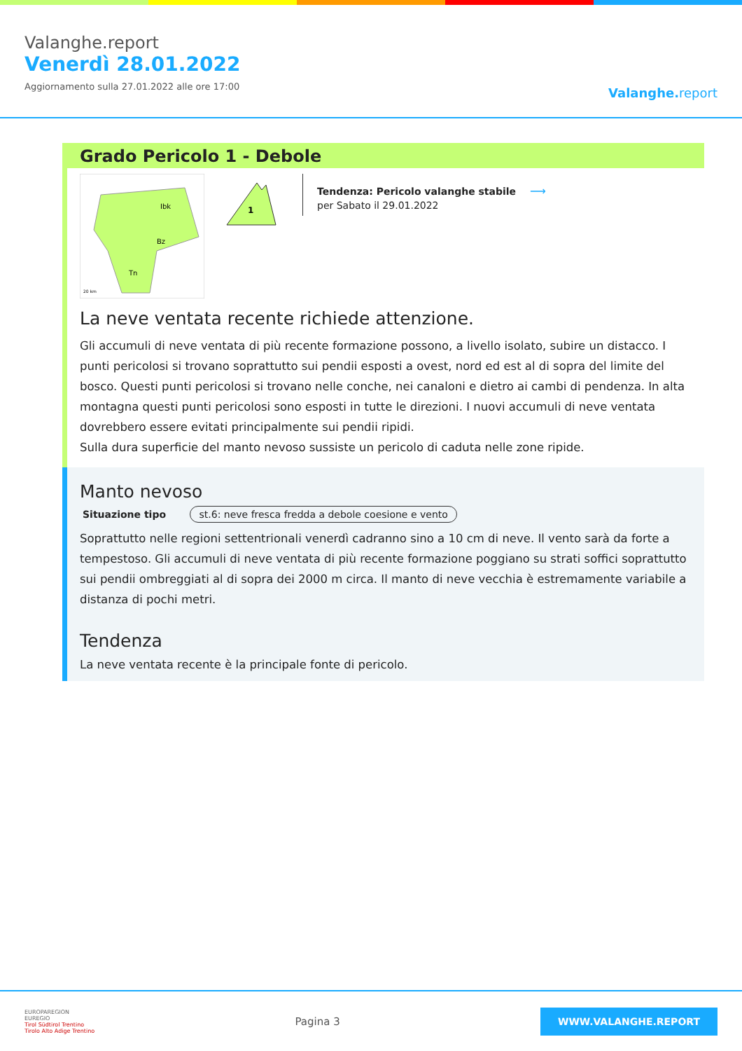Valanghe.report
Venerdì 28.01.2022
Aggiornamento sulla 27.01.2022 alle ore 17:00
Valanghe.report
Grado Pericolo 1 - Debole
20 km
Ibk
Bz
Tn
1
Tendenza: Pericolo valanghe stabile
per Sabato il 29.01.2022
⟶
La neve ventata recente richiede attenzione.
Gli accumuli di neve ventata di più recente formazione possono, a livello isolato, subire un distacco. I punti pericolosi si trovano soprattutto sui pendii esposti a ovest, nord ed est al di sopra del limite del bosco. Questi punti pericolosi si trovano nelle conche, nei canaloni e dietro ai cambi di pendenza. In alta montagna questi punti pericolosi sono esposti in tutte le direzioni. I nuovi accumuli di neve ventata dovrebbero essere evitati principalmente sui pendii ripidi.
Sulla dura superficie del manto nevoso sussiste un pericolo di caduta nelle zone ripide.
Manto nevoso
Situazione tipo st.6: neve fresca fredda a debole coesione e vento
Soprattutto nelle regioni settentrionali venerdì cadranno sino a 10 cm di neve. Il vento sarà da forte a tempestoso. Gli accumuli di neve ventata di più recente formazione poggiano su strati soffici soprattutto sui pendii ombreggiati al di sopra dei 2000 m circa. Il manto di neve vecchia è estremamente variabile a distanza di pochi metri.
Tendenza
La neve ventata recente è la principale fonte di pericolo.
EUROPAREGION
EUREGIO
Tirol Südtirol Trentino
Tirolo Alto Adige Trentino
Pagina 3
WWW.VALANGHE.REPORT